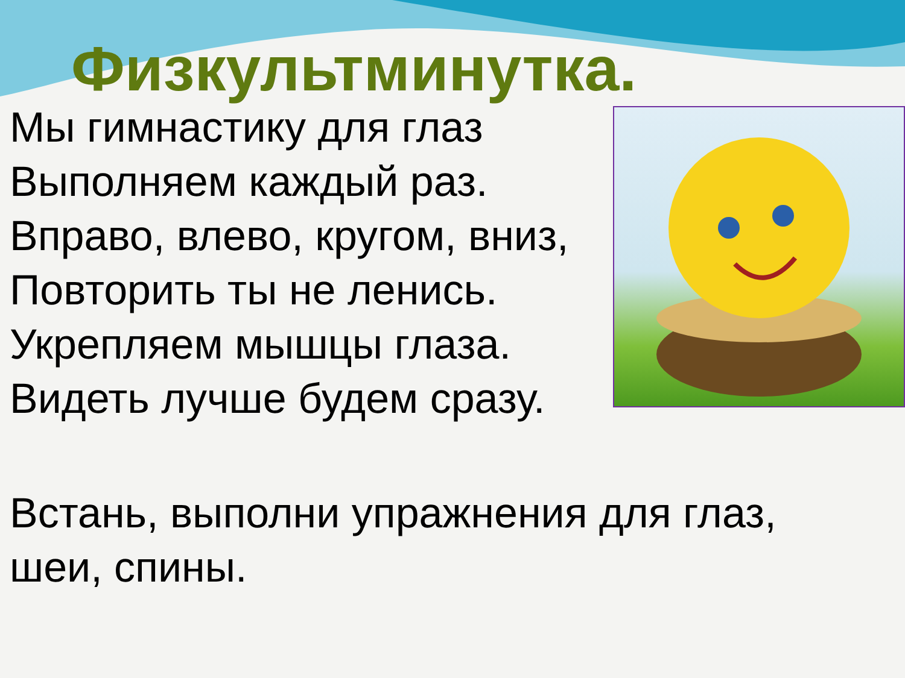Физкультминутка.
Мы гимнастику для глаз
Выполняем каждый раз.
Вправо, влево, кругом, вниз,
Повторить ты не ленись.
Укрепляем мышцы глаза.
Видеть лучше будем сразу.
Встань, выполни упражнения для глаз, шеи, спины.